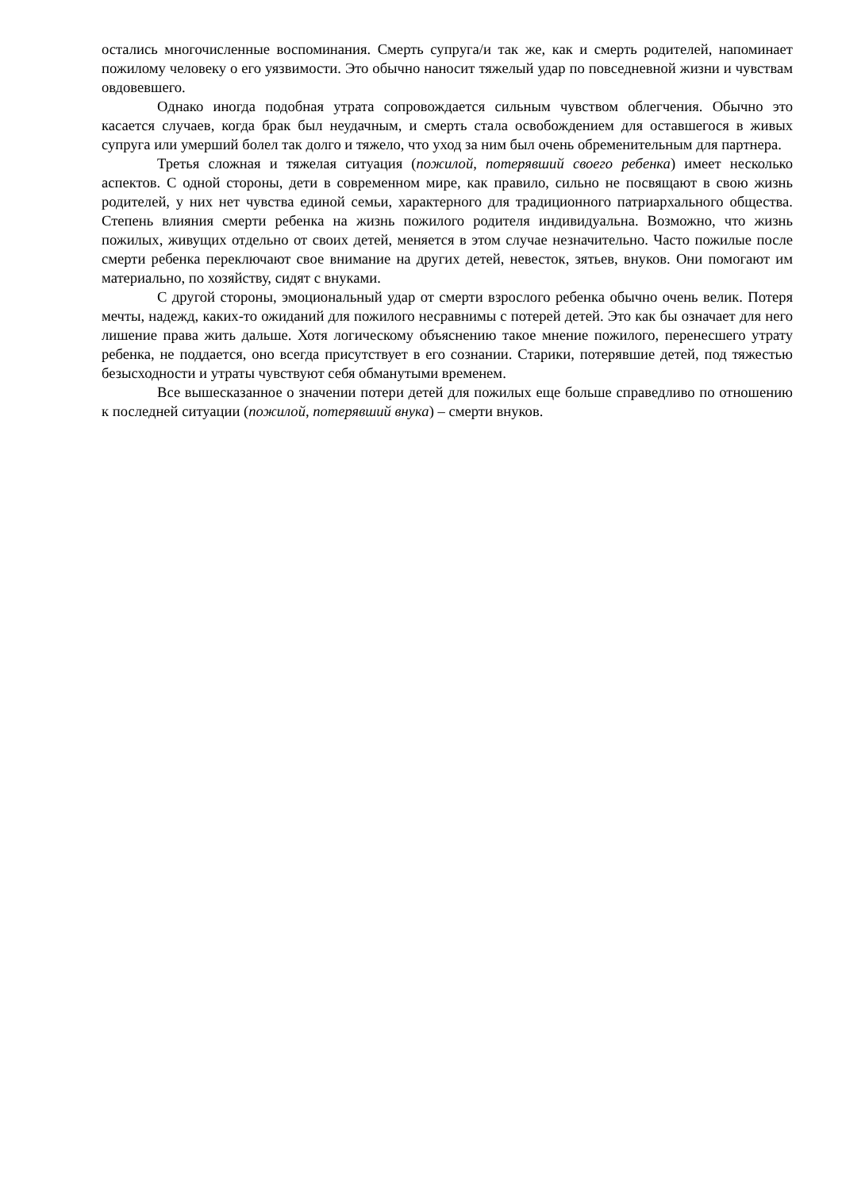остались многочисленные воспоминания. Смерть супруга/и так же, как и смерть родителей, напоминает пожилому человеку о его уязвимости. Это обычно наносит тяжелый удар по повседневной жизни и чувствам овдовевшего.
Однако иногда подобная утрата сопровождается сильным чувством облегчения. Обычно это касается случаев, когда брак был неудачным, и смерть стала освобождением для оставшегося в живых супруга или умерший болел так долго и тяжело, что уход за ним был очень обременительным для партнера.
Третья сложная и тяжелая ситуация (пожилой, потерявший своего ребенка) имеет несколько аспектов. С одной стороны, дети в современном мире, как правило, сильно не посвящают в свою жизнь родителей, у них нет чувства единой семьи, характерного для традиционного патриархального общества. Степень влияния смерти ребенка на жизнь пожилого родителя индивидуальна. Возможно, что жизнь пожилых, живущих отдельно от своих детей, меняется в этом случае незначительно. Часто пожилые после смерти ребенка переключают свое внимание на других детей, невесток, зятьев, внуков. Они помогают им материально, по хозяйству, сидят с внуками.
С другой стороны, эмоциональный удар от смерти взрослого ребенка обычно очень велик. Потеря мечты, надежд, каких-то ожиданий для пожилого несравнимы с потерей детей. Это как бы означает для него лишение права жить дальше. Хотя логическому объяснению такое мнение пожилого, перенесшего утрату ребенка, не поддается, оно всегда присутствует в его сознании. Старики, потерявшие детей, под тяжестью безысходности и утраты чувствуют себя обманутыми временем.
Все вышесказанное о значении потери детей для пожилых еще больше справедливо по отношению к последней ситуации (пожилой, потерявший внука) – смерти внуков.